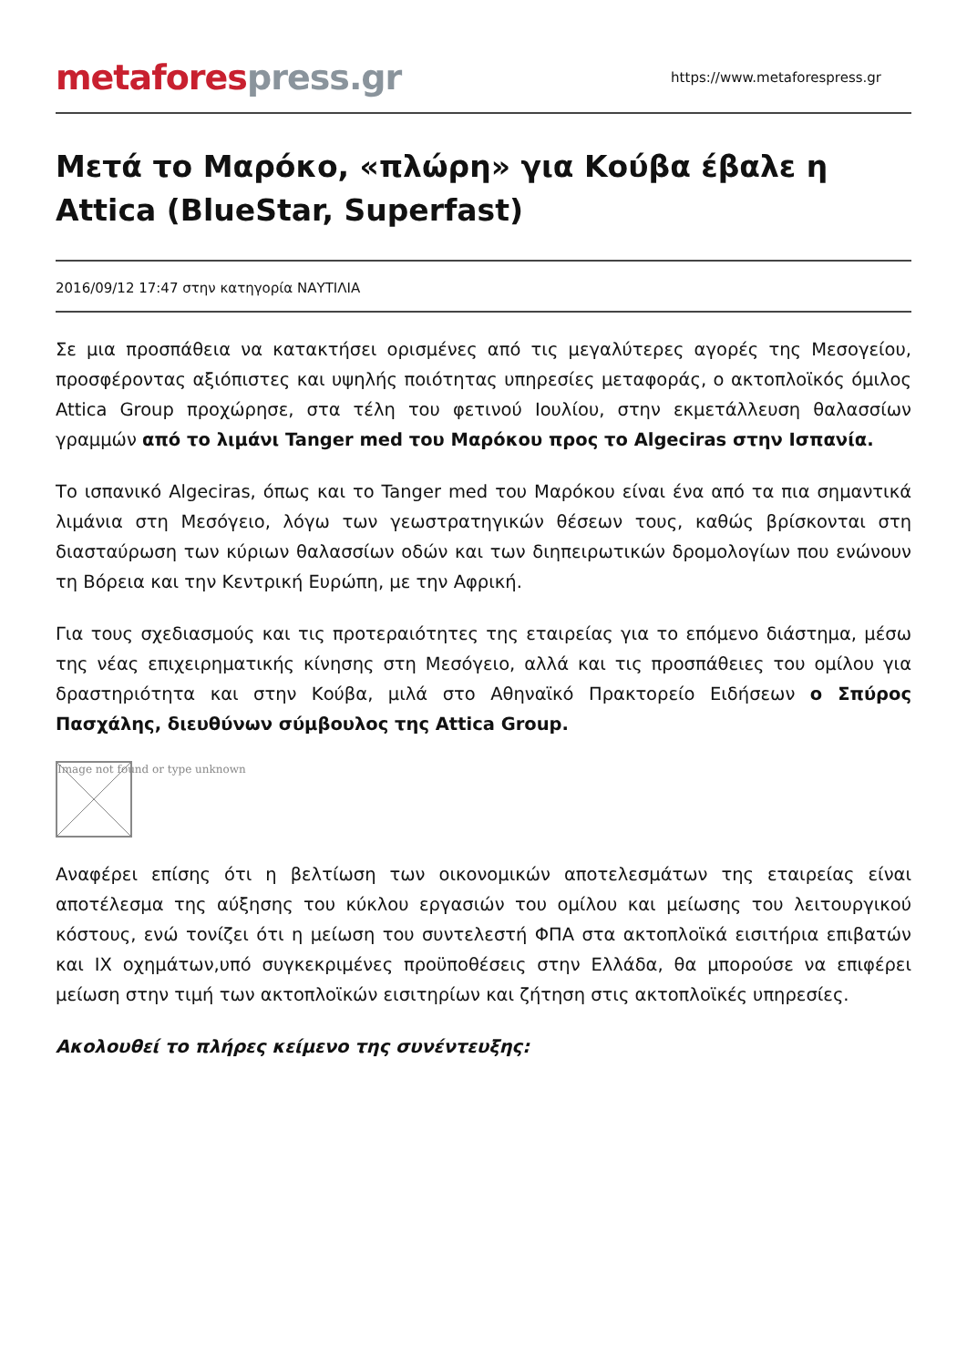metafores press.gr
https://www.metaforespress.gr
Μετά το Μαρόκο, «πλώρη» για Κούβα έβαλε η Attica (BlueStar, Superfast)
2016/09/12 17:47 στην κατηγορία ΝΑΥΤΙΛΙΑ
Σε μια προσπάθεια να κατακτήσει ορισμένες από τις μεγαλύτερες αγορές της Μεσογείου, προσφέροντας αξιόπιστες και υψηλής ποιότητας υπηρεσίες μεταφοράς, ο ακτοπλοϊκός όμιλος Attica Group προχώρησε, στα τέλη του φετινού Ιουλίου, στην εκμετάλλευση θαλασσίων γραμμών από το λιμάνι Tanger med του Μαρόκου προς το Algeciras στην Ισπανία.
Το ισπανικό Algeciras, όπως και το Tanger med του Μαρόκου είναι ένα από τα πια σημαντικά λιμάνια στη Μεσόγειο, λόγω των γεωστρατηγικών θέσεων τους, καθώς βρίσκονται στη διασταύρωση των κύριων θαλασσίων οδών και των διηπειρωτικών δρομολογίων που ενώνουν τη Βόρεια και την Κεντρική Ευρώπη, με την Αφρική.
Για τους σχεδιασμούς και τις προτεραιότητες της εταιρείας για το επόμενο διάστημα, μέσω της νέας επιχειρηματικής κίνησης στη Μεσόγειο, αλλά και τις προσπάθειες του ομίλου για δραστηριότητα και στην Κούβα, μιλά στο Αθηναϊκό Πρακτορείο Ειδήσεων ο Σπύρος Πασχάλης, διευθύνων σύμβουλος της Attica Group.
Image not found or type unknown
Αναφέρει επίσης ότι η βελτίωση των οικονομικών αποτελεσμάτων της εταιρείας είναι αποτέλεσμα της αύξησης του κύκλου εργασιών του ομίλου και μείωσης του λειτουργικού κόστους, ενώ τονίζει ότι η μείωση του συντελεστή ΦΠΑ στα ακτοπλοϊκά εισιτήρια επιβατών και ΙΧ οχημάτων,υπό συγκεκριμένες προϋποθέσεις στην Ελλάδα, θα μπορούσε να επιφέρει μείωση στην τιμή των ακτοπλοϊκών εισιτηρίων και ζήτηση στις ακτοπλοϊκές υπηρεσίες.
Ακολουθεί το πλήρες κείμενο της συνέντευξης: